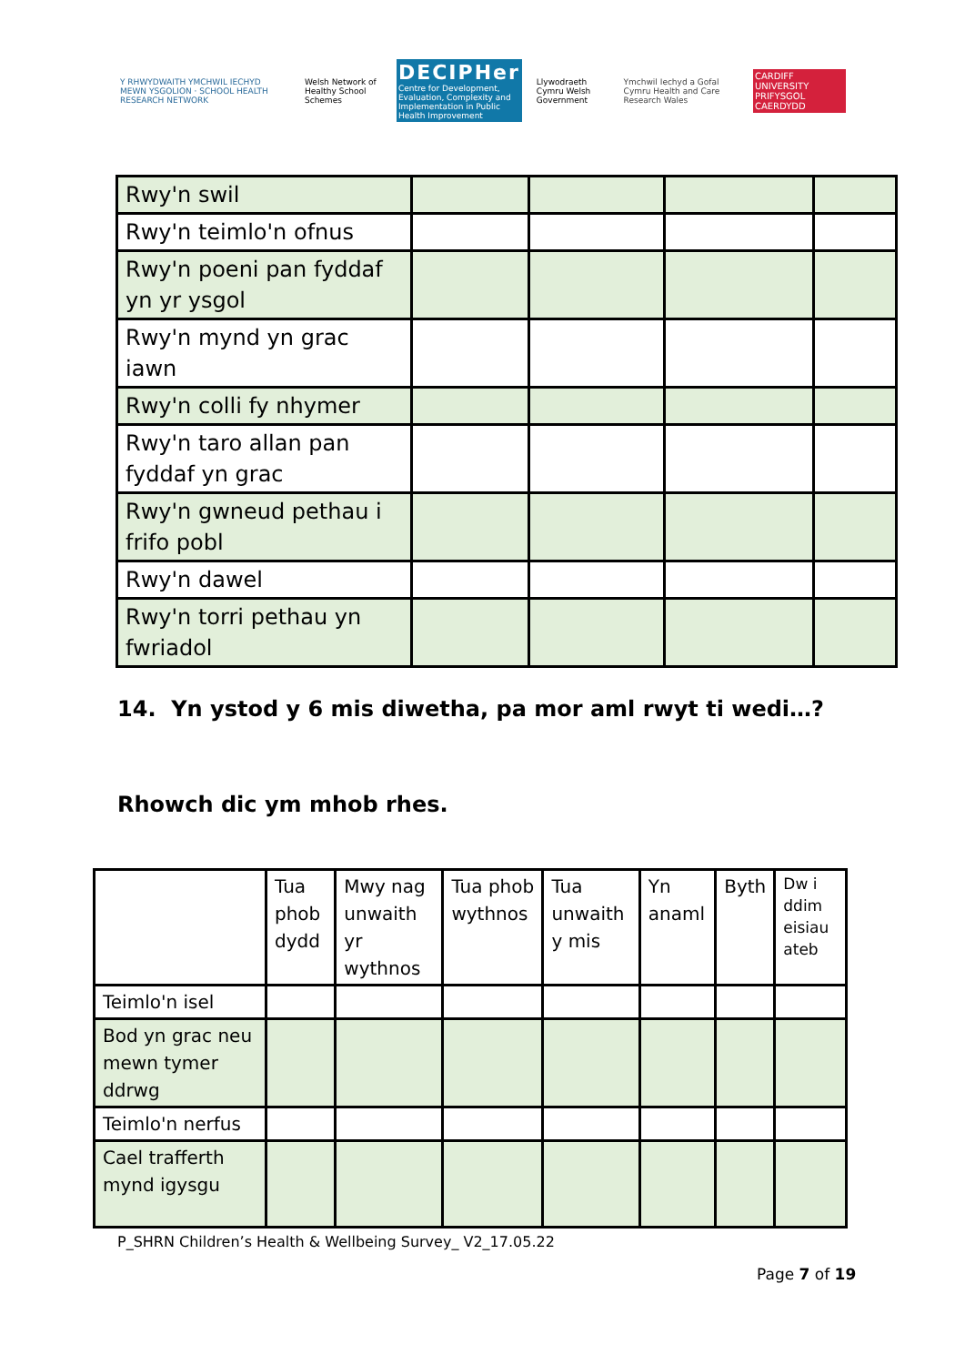Y RHWYDWAITH YMCHWIL IECHYD MEWN YSGOLION · SCHOOL HEALTH RESEARCH NETWORK
Welsh Network of Healthy School Schemes
DECIPHer
Centre for Development, Evaluation, Complexity and Implementation in Public Health Improvement
Llywodraeth Cymru Welsh Government
Ymchwil Iechyd a Gofal Cymru Health and Care Research Wales
CARDIFF UNIVERSITY PRIFYSGOL CAERDYDD
| Rwy'n swil | | | | |
| Rwy'n teimlo'n ofnus | | | | |
| Rwy'n poeni pan fyddaf yn yr ysgol | | | | |
| Rwy'n mynd yn grac iawn | | | | |
| Rwy'n colli fy nhymer | | | | |
| Rwy'n taro allan pan fyddaf yn grac | | | | |
| Rwy'n gwneud pethau i frifo pobl | | | | |
| Rwy'n dawel | | | | |
| Rwy'n torri pethau yn fwriadol | | | | |
14. Yn ystod y 6 mis diwetha, pa mor aml rwyt ti wedi…?
Rhowch dic ym mhob rhes.
| | Tua phob dydd | Mwy nag unwaith yr wythnos | Tua phob wythnos | Tua unwaith y mis | Yn anaml | Byth | Dw i ddim eisiau ateb |
| --- | --- | --- | --- | --- | --- | --- | --- |
| Teimlo'n isel | | | | | | | |
| Bod yn grac neu mewn tymer ddrwg | | | | | | | |
| Teimlo'n nerfus | | | | | | | |
| Cael trafferth mynd igysgu | | | | | | | |
P_SHRN Children’s Health & Wellbeing Survey_ V2_17.05.22
Page 7 of 19